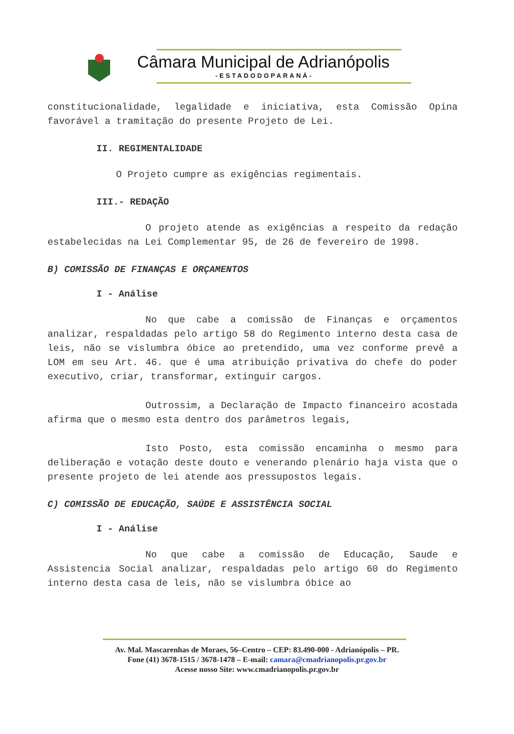Câmara Municipal de Adrianópolis
-ESTADODOPARANÁ-
constitucionalidade, legalidade e iniciativa, esta Comissão Opina favorável a tramitação do presente Projeto de Lei.
II. REGIMENTALIDADE
O Projeto cumpre as exigências regimentais.
III.- REDAÇÃO
O projeto atende as exigências a respeito da redação estabelecidas na Lei Complementar 95, de 26 de fevereiro de 1998.
B) COMISSÃO DE FINANÇAS E ORÇAMENTOS
I - Análise
No que cabe a comissão de Finanças e orçamentos analizar, respaldadas pelo artigo 58 do Regimento interno desta casa de leis, não se vislumbra óbice ao pretendido, uma vez conforme prevê a LOM em seu Art. 46. que é uma atribuição privativa do chefe do poder executivo, criar, transformar, extinguir cargos.
Outrossim, a Declaração de Impacto financeiro acostada afirma que o mesmo esta dentro dos parâmetros legais,
Isto Posto, esta comissão encaminha o mesmo para deliberação e votação deste douto e venerando plenário haja vista que o presente projeto de lei atende aos pressupostos legais.
C) COMISSÃO DE EDUCAÇÃO, SAÚDE E ASSISTÊNCIA SOCIAL
I - Análise
No que cabe a comissão de Educação, Saude e Assistencia Social analizar, respaldadas pelo artigo 60 do Regimento interno desta casa de leis, não se vislumbra óbice ao
Av. Mal. Mascarenhas de Moraes, 56–Centro – CEP: 83.490-000 - Adrianópolis – PR.
Fone (41) 3678-1515 / 3678-1478 – E-mail: camara@cmadrianopolis.pr.gov.br
Acesse nosso Site: www.cmadrianopolis.pr.gov.br